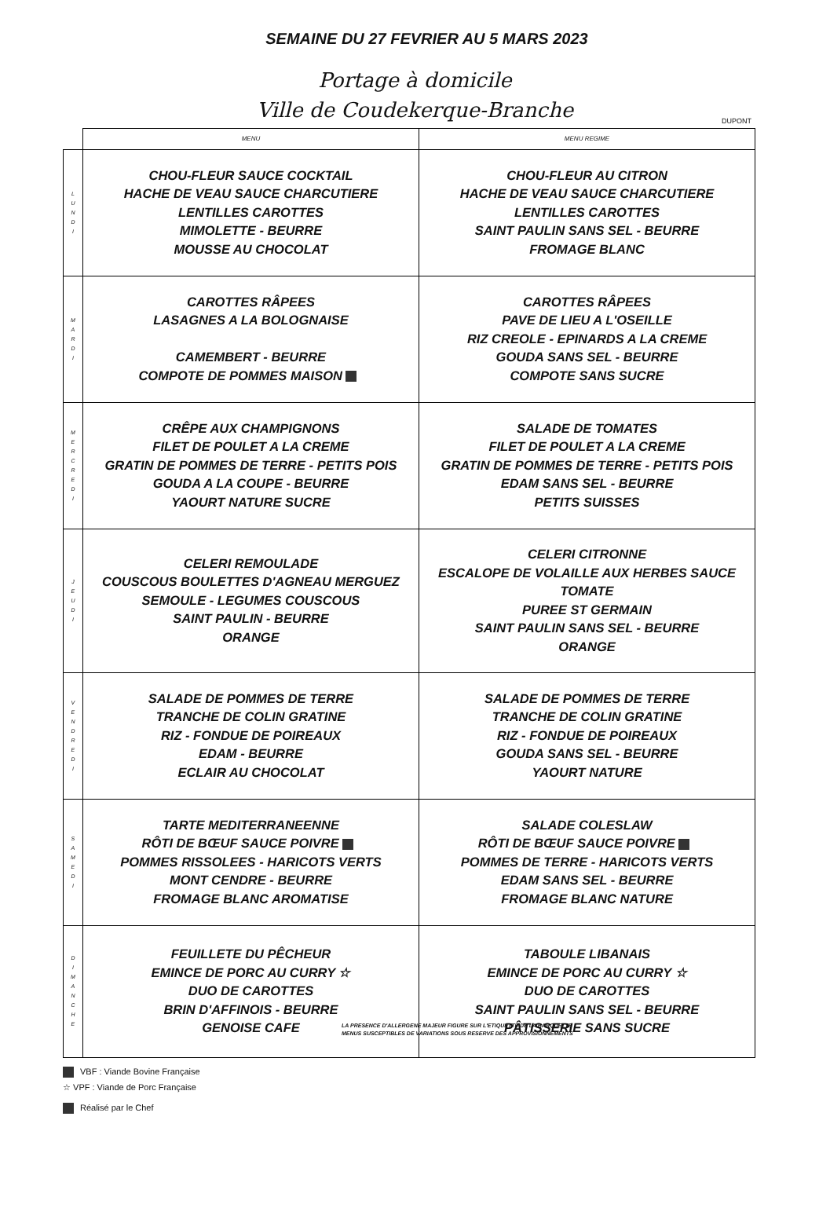SEMAINE DU 27 FEVRIER AU 5 MARS 2023
Portage à domicile
Ville de Coudekerque-Branche
DUPONT
| | MENU | MENU REGIME |
| --- | --- | --- |
| L U N D I | CHOU-FLEUR SAUCE COCKTAIL HACHE DE VEAU SAUCE CHARCUTIERE LENTILLES CAROTTES MIMOLETTE - BEURRE MOUSSE AU CHOCOLAT | CHOU-FLEUR AU CITRON HACHE DE VEAU SAUCE CHARCUTIERE LENTILLES CAROTTES SAINT PAULIN SANS SEL - BEURRE FROMAGE BLANC |
| M A R D I | CAROTTES RÂPEES LASAGNES A LA BOLOGNAISE CAMEMBERT - BEURRE COMPOTE DE POMMES MAISON | CAROTTES RÂPEES PAVE DE LIEU A L'OSEILLE RIZ CREOLE - EPINARDS A LA CREME GOUDA SANS SEL - BEURRE COMPOTE SANS SUCRE |
| M E R C R E D I | CRÊPE AUX CHAMPIGNONS FILET DE POULET A LA CREME GRATIN DE POMMES DE TERRE - PETITS POIS GOUDA A LA COUPE - BEURRE YAOURT NATURE SUCRE | SALADE DE TOMATES FILET DE POULET A LA CREME GRATIN DE POMMES DE TERRE - PETITS POIS EDAM SANS SEL - BEURRE PETITS SUISSES |
| J E U D I | CELERI REMOULADE COUSCOUS BOULETTES D'AGNEAU MERGUEZ SEMOULE - LEGUMES COUSCOUS SAINT PAULIN - BEURRE ORANGE | CELERI CITRONNE ESCALOPE DE VOLAILLE AUX HERBES SAUCE TOMATE PUREE ST GERMAIN SAINT PAULIN SANS SEL - BEURRE ORANGE |
| V E N D R E D I | SALADE DE POMMES DE TERRE TRANCHE DE COLIN GRATINE RIZ - FONDUE DE POIREAUX EDAM - BEURRE ECLAIR AU CHOCOLAT | SALADE DE POMMES DE TERRE TRANCHE DE COLIN GRATINE RIZ - FONDUE DE POIREAUX GOUDA SANS SEL - BEURRE YAOURT NATURE |
| S A M E D I | TARTE MEDITERRANEENNE RÔTI DE BŒUF SAUCE POIVRE POMMES RISSOLEES - HARICOTS VERTS MONT CENDRE - BEURRE FROMAGE BLANC AROMATISE | SALADE COLESLAW RÔTI DE BŒUF SAUCE POIVRE POMMES DE TERRE - HARICOTS VERTS EDAM SANS SEL - BEURRE FROMAGE BLANC NATURE |
| D I M A N C H E | FEUILLETE DU PÊCHEUR EMINCE DE PORC AU CURRY ☆ DUO DE CAROTTES BRIN D'AFFINOIS - BEURRE GENOISE CAFE | TABOULE LIBANAIS EMINCE DE PORC AU CURRY ☆ DUO DE CAROTTES SAINT PAULIN SANS SEL - BEURRE PÂTISSERIE SANS SUCRE |
VBF : Viande Bovine Française
LA PRESENCE D'ALLERGENE MAJEUR FIGURE SUR L'ETIQUETTE DE LA BARQUETTE
MENUS SUSCEPTIBLES DE VARIATIONS SOUS RESERVE DES APPROVISIONNEMENTS
☆ VPF : Viande de Porc Française
Réalisé par le Chef